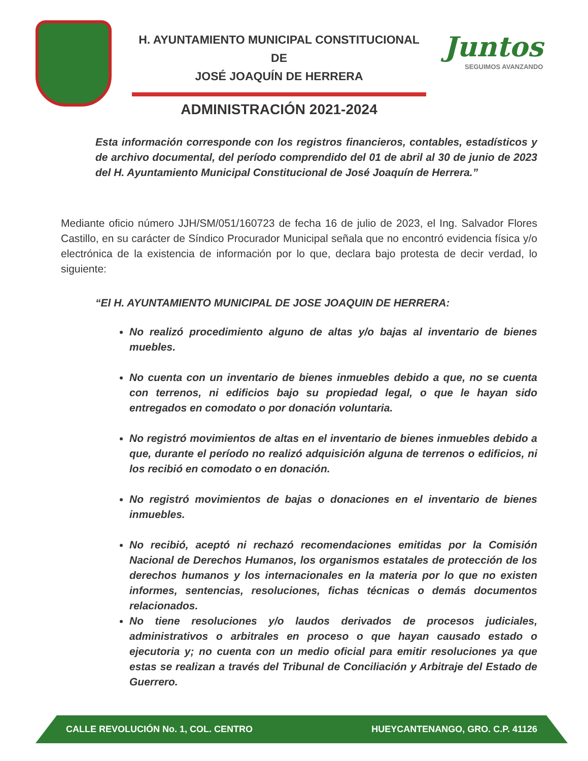H. AYUNTAMIENTO MUNICIPAL CONSTITUCIONAL DE
JOSÉ JOAQUÍN DE HERRERA
ADMINISTRACIÓN 2021-2024
Juntos
SEGUIMOS AVANZANDO
Esta información corresponde con los registros financieros, contables, estadísticos y de archivo documental, del período comprendido del 01 de abril al 30 de junio de 2023 del H. Ayuntamiento Municipal Constitucional de José Joaquín de Herrera.”
Mediante oficio número JJH/SM/051/160723 de fecha 16 de julio de 2023, el Ing. Salvador Flores Castillo, en su carácter de Síndico Procurador Municipal señala que no encontró evidencia física y/o electrónica de la existencia de información por lo que, declara bajo protesta de decir verdad, lo siguiente:
“El H. AYUNTAMIENTO MUNICIPAL DE JOSE JOAQUIN DE HERRERA:
No realizó procedimiento alguno de altas y/o bajas al inventario de bienes muebles.
No cuenta con un inventario de bienes inmuebles debido a que, no se cuenta con terrenos, ni edificios bajo su propiedad legal, o que le hayan sido entregados en comodato o por donación voluntaria.
No registró movimientos de altas en el inventario de bienes inmuebles debido a que, durante el período no realizó adquisición alguna de terrenos o edificios, ni los recibió en comodato o en donación.
No registró movimientos de bajas o donaciones en el inventario de bienes inmuebles.
No recibió, aceptó ni rechazó recomendaciones emitidas por la Comisión Nacional de Derechos Humanos, los organismos estatales de protección de los derechos humanos y los internacionales en la materia por lo que no existen informes, sentencias, resoluciones, fichas técnicas o demás documentos relacionados.
No tiene resoluciones y/o laudos derivados de procesos judiciales, administrativos o arbitrales en proceso o que hayan causado estado o ejecutoria y; no cuenta con un medio oficial para emitir resoluciones ya que estas se realizan a través del Tribunal de Conciliación y Arbitraje del Estado de Guerrero.
CALLE REVOLUCIÓN No. 1, COL. CENTRO HUEYCANTENANGO, GRO. C.P. 41126